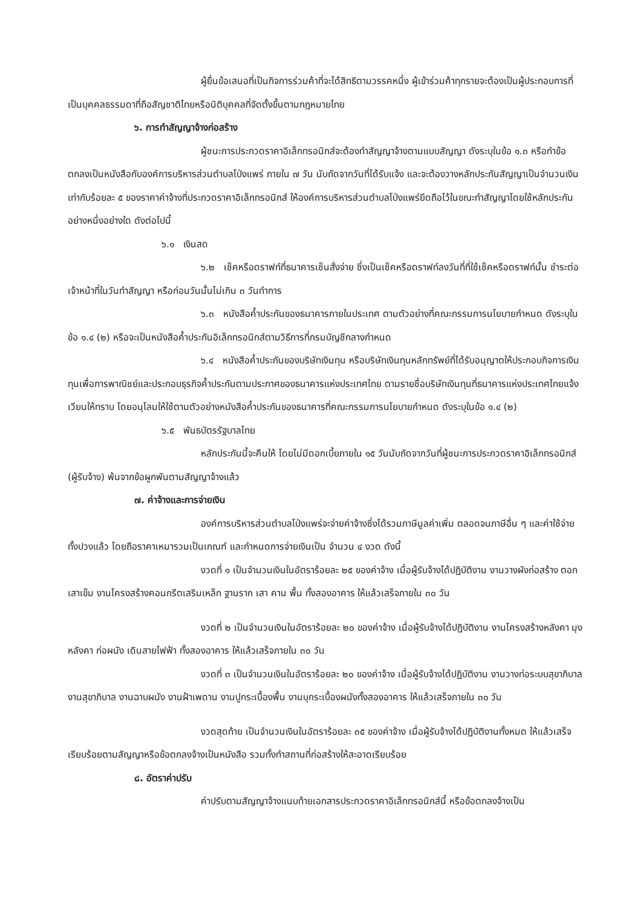ผู้ยื่นข้อเสนอที่เป็นกิจการร่วมค้าที่จะได้สิทธิตามวรรคหนึ่ง ผู้เข้าร่วมค้าทุกรายจะต้องเป็นผู้ประกอบการที่เป็นบุคคลธรรมดาที่ถือสัญชาติไทยหรือนิติบุคคลที่จัดตั้งขึ้นตามกฎหมายไทย
๖. การทำสัญญาจ้างก่อสร้าง
ผู้ชนะการประกวดราคาอิเล็กทรอนิกส์จะต้องทำสัญญาจ้างตามแบบสัญญา ดังระบุในข้อ ๑.๓ หรือทำข้อตกลงเป็นหนังสือกับองค์การบริหารส่วนตำบลโป่งแพร่ ภายใน ๗ วัน นับถัดจากวันที่ได้รับแจ้ง และจะต้องวางหลักประกันสัญญาเป็นจำนวนเงินเท่ากับร้อยละ ๕ ของราคาค่าจ้างที่ประกวดราคาอิเล็กทรอนิกส์ ให้องค์การบริหารส่วนตำบลโป่งแพร่ยึดถือไว้ในขณะทำสัญญาโดยใช้หลักประกันอย่างหนึ่งอย่างใด ดังต่อไปนี้
๖.๑ เงินสด
๖.๒ เช็คหรือดราฟท์ที่ธนาคารเซ็นสั่งจ่าย ซึ่งเป็นเช็คหรือดราฟท์ลงวันที่ที่ใช้เช็คหรือดราฟท์นั้น ชำระต่อเจ้าหน้าที่ในวันทำสัญญา หรือก่อนวันนั้นไม่เกิน ๓ วันทำการ
๖.๓ หนังสือค้ำประกันของธนาคารภายในประเทศ ตามตัวอย่างที่คณะกรรมการนโยบายกำหนด ดังระบุในข้อ ๑.๔ (๒) หรือจะเป็นหนังสือค้ำประกันอิเล็กทรอนิกส์ตามวิธีการที่กรมบัญชีกลางกำหนด
๖.๔ หนังสือค้ำประกันของบริษัทเงินทุน หรือบริษัทเงินทุนหลักทรัพย์ที่ได้รับอนุญาตให้ประกอบกิจการเงินทุนเพื่อการพาณิชย์และประกอบธุรกิจค้ำประกันตามประกาศของธนาคารแห่งประเทศไทย ตามรายชื่อบริษัทเงินทุนที่ธนาคารแห่งประเทศไทยแจ้งเวียนให้ทราบ โดยอนุโลมให้ใช้ตามตัวอย่างหนังสือค้ำประกันของธนาคารที่คณะกรรมการนโยบายกำหนด ดังระบุในข้อ ๑.๔ (๒)
๖.๕ พันธบัตรรัฐบาลไทย
หลักประกันนี้จะคืนให้ โดยไม่มีดอกเบี้ยภายใน ๑๕ วันนับถัดจากวันที่ผู้ชนะการประกวดราคาอิเล็กทรอนิกส์ (ผู้รับจ้าง) พ้นจากข้อผูกพันตามสัญญาจ้างแล้ว
๗. ค่าจ้างและการจ่ายเงิน
องค์การบริหารส่วนตำบลโป่งแพร่จะจ่ายค่าจ้างซึ่งได้รวมภาษีมูลค่าเพิ่ม ตลอดจนภาษีอื่น ๆ และค่าใช้จ่ายทั้งปวงแล้ว โดยถือราคาเหมารวมเป็นเกณฑ์ และกำหนดการจ่ายเงินเป็น จำนวน ๔ งวด ดังนี้
งวดที่ ๑ เป็นจำนวนเงินในอัตราร้อยละ ๒๕ ของค่าจ้าง เมื่อผู้รับจ้างได้ปฏิบัติงาน งานวางผังก่อสร้าง ตอกเสาเข็ม งานโครงสร้างคอนกรีตเสริมเหล็ก ฐานราก เสา คาน พื้น ทั้งสองอาคาร ให้แล้วเสร็จภายใน ๓๐ วัน
งวดที่ ๒ เป็นจำนวนเงินในอัตราร้อยละ ๒๐ ของค่าจ้าง เมื่อผู้รับจ้างได้ปฏิบัติงาน งานโครงสร้างหลังคา มุงหลังคา ก่อผนัง เดินสายไฟฟ้า ทั้งสองอาคาร ให้แล้วเสร็จภายใน ๓๐ วัน
งวดที่ ๓ เป็นจำนวนเงินในอัตราร้อยละ ๒๐ ของค่าจ้าง เมื่อผู้รับจ้างได้ปฏิบัติงาน งานวางท่อระบบสุขาภิบาล งานสุขาภิบาล งานฉาบผนัง งานฝ้าเพดาน งานปูกระเบื้องพื้น งานบุกระเบื้องผนังทั้งสองอาคาร ให้แล้วเสร็จภายใน ๓๐ วัน
งวดสุดท้าย เป็นจำนวนเงินในอัตราร้อยละ ๓๕ ของค่าจ้าง เมื่อผู้รับจ้างได้ปฏิบัติงานทั้งหมด ให้แล้วเสร็จเรียบร้อยตามสัญญาหรือข้อตกลงจ้างเป็นหนังสือ รวมทั้งทำสถานที่ก่อสร้างให้สะอาดเรียบร้อย
๘. อัตราค่าปรับ
ค่าปรับตามสัญญาจ้างแนบท้ายเอกสารประกวดราคาอิเล็กทรอนิกส์นี้ หรือข้อตกลงจ้างเป็น